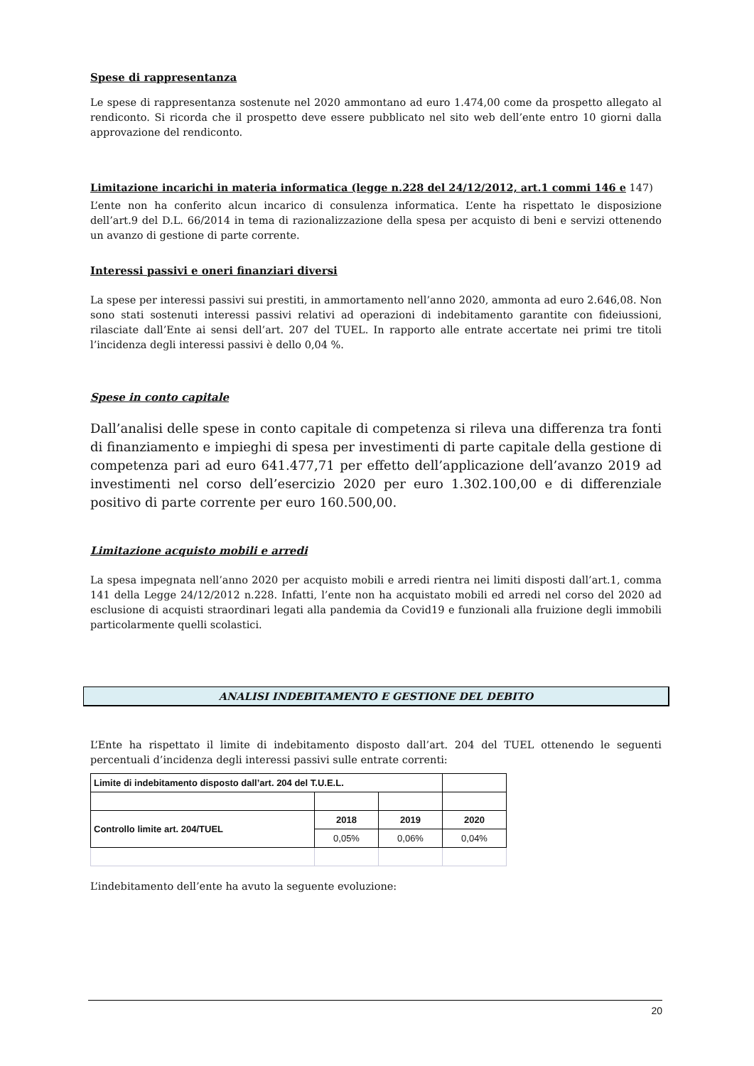Spese di rappresentanza
Le spese di rappresentanza sostenute nel 2020 ammontano ad euro 1.474,00 come da prospetto allegato al rendiconto. Si ricorda che il prospetto deve essere pubblicato nel sito web dell’ente entro 10 giorni dalla approvazione del rendiconto.
Limitazione incarichi in materia informatica (legge n.228 del 24/12/2012, art.1 commi 146 e 147)
L’ente non ha conferito alcun incarico di consulenza informatica. L’ente ha rispettato le disposizione dell’art.9 del D.L. 66/2014 in tema di razionalizzazione della spesa per acquisto di beni e servizi ottenendo un avanzo di gestione di parte corrente.
Interessi passivi e oneri finanziari diversi
La spese per interessi passivi sui prestiti, in ammortamento nell’anno 2020, ammonta ad euro 2.646,08. Non sono stati sostenuti interessi passivi relativi ad operazioni di indebitamento garantite con fideiussioni, rilasciate dall’Ente ai sensi dell’art. 207 del TUEL. In rapporto alle entrate accertate nei primi tre titoli l’incidenza degli interessi passivi è dello 0,04 %.
Spese in conto capitale
Dall’analisi delle spese in conto capitale di competenza si rileva una differenza tra fonti di finanziamento e impieghi di spesa per investimenti di parte capitale della gestione di competenza pari ad euro 641.477,71 per effetto dell’applicazione dell’avanzo 2019 ad investimenti nel corso dell’esercizio 2020 per euro 1.302.100,00 e di differenziale positivo di parte corrente per euro 160.500,00.
Limitazione acquisto mobili e arredi
La spesa impegnata nell’anno 2020 per acquisto mobili e arredi rientra nei limiti disposti dall’art.1, comma 141 della Legge 24/12/2012 n.228. Infatti, l’ente non ha acquistato mobili ed arredi nel corso del 2020 ad esclusione di acquisti straordinari legati alla pandemia da Covid19 e funzionali alla fruizione degli immobili particolarmente quelli scolastici.
ANALISI INDEBITAMENTO E GESTIONE DEL DEBITO
L’Ente ha rispettato il limite di indebitamento disposto dall’art. 204 del TUEL ottenendo le seguenti percentuali d’incidenza degli interessi passivi sulle entrate correnti:
| Limite di indebitamento disposto dall’art. 204 del T.U.E.L. | | | |
| Controllo limite art. 204/TUEL | 2018 | 2019 | 2020 |
| | 0,05% | 0,06% | 0,04% |
L’indebitamento dell’ente ha avuto la seguente evoluzione:
20